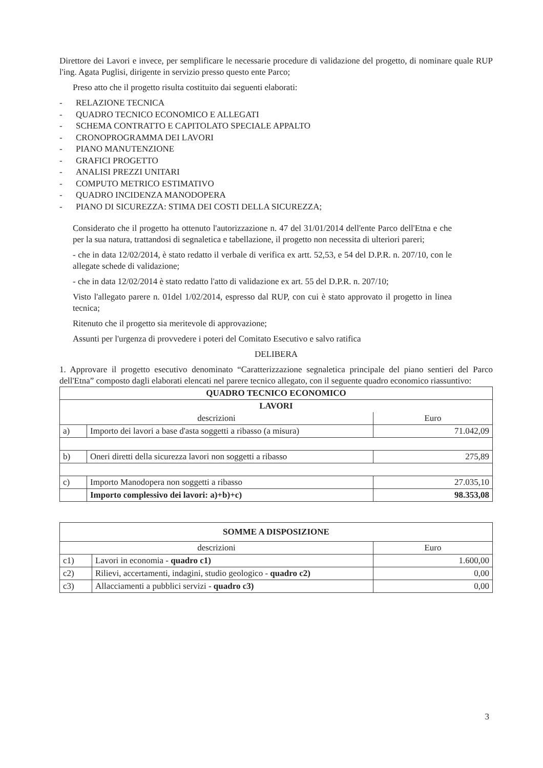Direttore dei Lavori e invece, per semplificare le necessarie procedure di validazione del progetto, di nominare quale RUP l'ing. Agata Puglisi, dirigente in servizio presso questo ente Parco;
Preso atto che il progetto risulta costituito dai seguenti elaborati:
- RELAZIONE TECNICA
- QUADRO TECNICO ECONOMICO E ALLEGATI
- SCHEMA CONTRATTO E CAPITOLATO SPECIALE APPALTO
- CRONOPROGRAMMA DEI LAVORI
- PIANO MANUTENZIONE
- GRAFICI PROGETTO
- ANALISI PREZZI UNITARI
- COMPUTO METRICO ESTIMATIVO
- QUADRO INCIDENZA MANODOPERA
- PIANO DI SICUREZZA: STIMA DEI COSTI DELLA SICUREZZA;
Considerato che il progetto ha ottenuto l'autorizzazione n. 47 del 31/01/2014 dell'ente Parco dell'Etna e che per la sua natura, trattandosi di segnaletica e tabellazione, il progetto non necessita di ulteriori pareri;
- che in data 12/02/2014, è stato redatto il verbale di verifica ex artt. 52,53, e 54 del D.P.R. n. 207/10, con le allegate schede di validazione;
- che in data 12/02/2014 è stato redatto l'atto di validazione ex art. 55 del D.P.R. n. 207/10;
Visto l'allegato parere n. 01del 1/02/2014, espresso dal RUP, con cui è stato approvato il progetto in linea tecnica;
Ritenuto che il progetto sia meritevole di approvazione;
Assunti per l'urgenza di provvedere i poteri del Comitato Esecutivo e salvo ratifica
DELIBERA
1. Approvare il progetto esecutivo denominato “Caratterizzazione segnaletica principale del piano sentieri del Parco dell'Etna” composto dagli elaborati elencati nel parere tecnico allegato, con il seguente quadro economico riassuntivo:
| QUADRO TECNICO ECONOMICO | | |
| --- | --- | --- |
| LAVORI | | |
| descrizioni | | Euro |
| a) | Importo dei lavori a base d'asta soggetti a ribasso (a misura) | 71.042,09 |
| b) | Oneri diretti della sicurezza lavori non soggetti a ribasso | 275,89 |
| c) | Importo Manodopera non soggetti a ribasso | 27.035,10 |
| | Importo complessivo dei lavori: a)+b)+c) | 98.353,08 |
| SOMME A DISPOSIZIONE | | |
| --- | --- | --- |
| descrizioni | | Euro |
| c1) | Lavori in economia - quadro c1) | 1.600,00 |
| c2) | Rilievi, accertamenti, indagini, studio geologico - quadro c2) | 0,00 |
| c3) | Allacciamenti a pubblici servizi - quadro c3) | 0,00 |
3